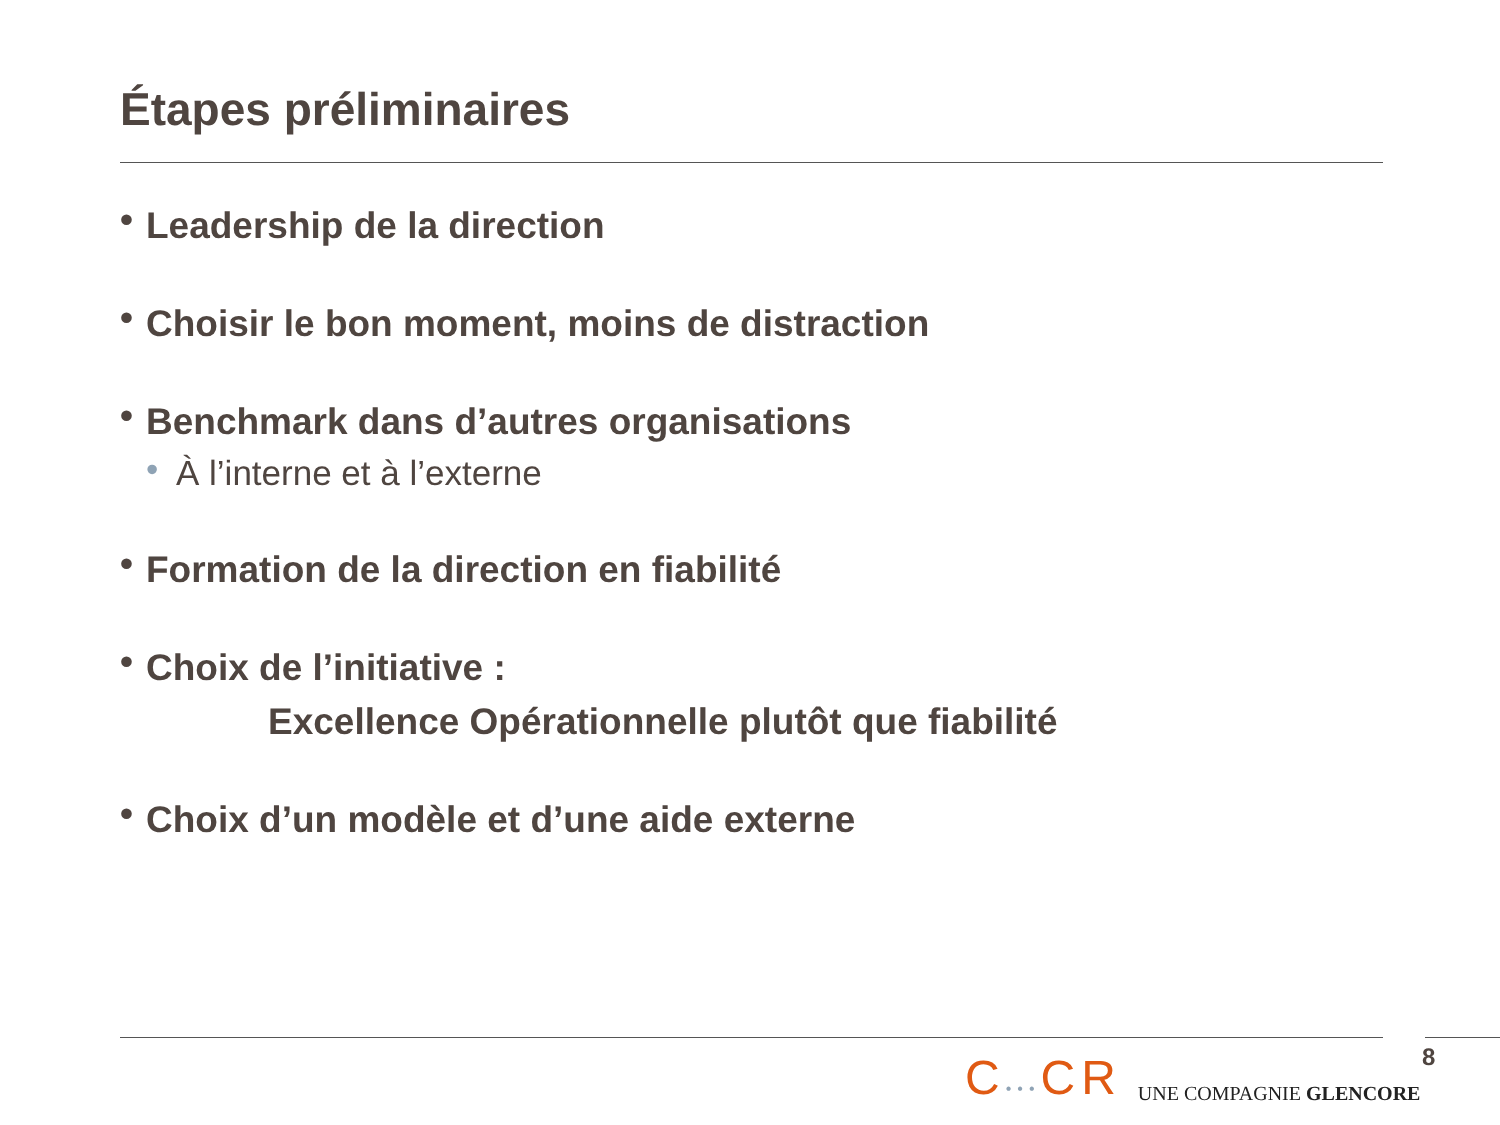Étapes préliminaires
• Leadership de la direction
• Choisir le bon moment, moins de distraction
• Benchmark dans d’autres organisations
• À l’interne et à l’externe
• Formation de la direction en fiabilité
• Choix de l’initiative :
Excellence Opérationnelle plutôt que fiabilité
• Choix d’un modèle et d’une aide externe
C•••CR UNE COMPAGNIE GLENCORE 8